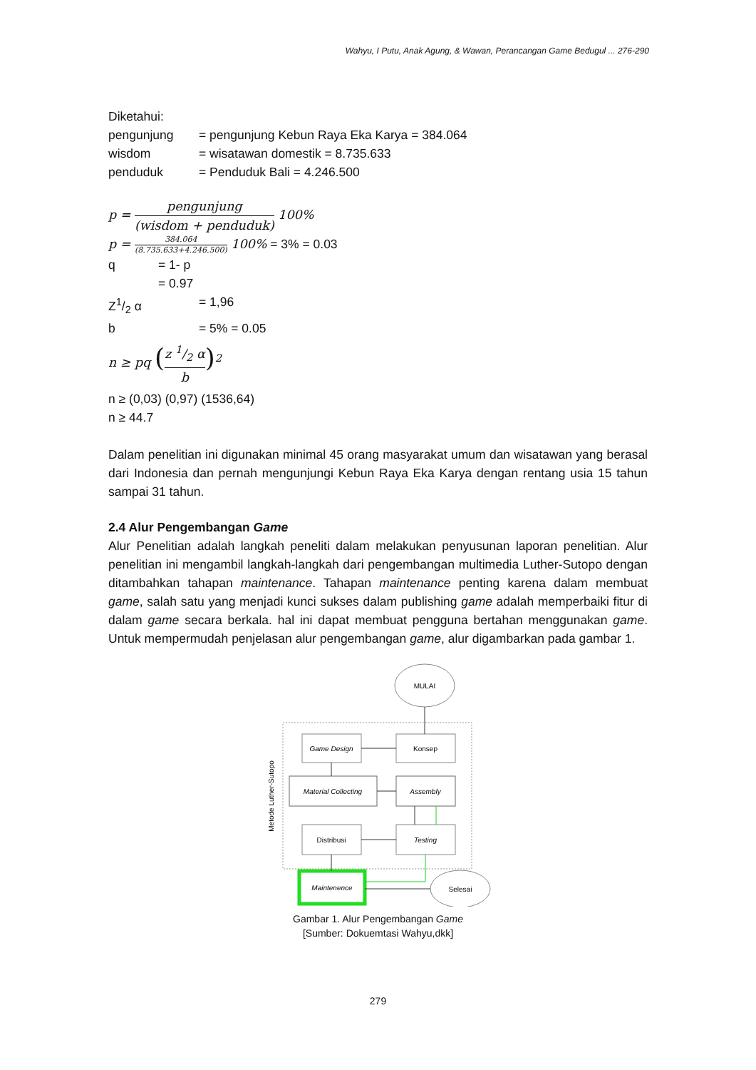Wahyu, I Putu, Anak Agung, & Wawan, Perancangan Game Bedugul ... 276-290
Diketahui:
pengunjung = pengunjung Kebun Raya Eka Karya = 384.064
wisdom = wisatawan domestik = 8.735.633
penduduk = Penduduk Bali = 4.246.500
p = pengunjung (wisdom + penduduk) 100%
p = 384.064 (8.735.633+4.246.500) 100% = 3% = 0.03
q = 1- p
= 0.97
Z1/2 α = 1,96
b = 5% = 0.05
n ≥ pq (z 1/2 α b)<sup>2</sup>
n ≥ (0,03) (0,97) (1536,64)
n ≥ 44.7
Dalam penelitian ini digunakan minimal 45 orang masyarakat umum dan wisatawan yang berasal dari Indonesia dan pernah mengunjungi Kebun Raya Eka Karya dengan rentang usia 15 tahun sampai 31 tahun.
2.4 Alur Pengembangan Game
Alur Penelitian adalah langkah peneliti dalam melakukan penyusunan laporan penelitian. Alur penelitian ini mengambil langkah-langkah dari pengembangan multimedia Luther-Sutopo dengan ditambahkan tahapan maintenance. Tahapan maintenance penting karena dalam membuat game, salah satu yang menjadi kunci sukses dalam publishing game adalah memperbaiki fitur di dalam game secara berkala. hal ini dapat membuat pengguna bertahan menggunakan game. Untuk mempermudah penjelasan alur pengembangan game, alur digambarkan pada gambar 1.
MULAI
Metode Luther-Sutopo
Game Design
Konsep
Material Collecting
Assembly
Distribusi
Testing
Maintenence
Selesai
Gambar 1. Alur Pengembangan Game
[Sumber: Dokuemtasi Wahyu,dkk]
279